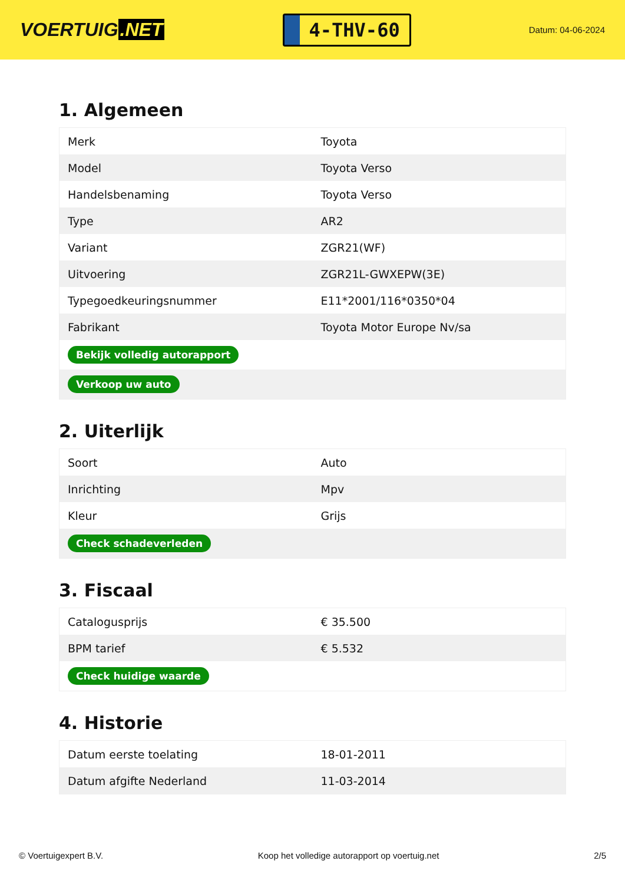VOERTUIG.NET
4-THV-60
Datum: 04-06-2024
1. Algemeen
| Merk | Toyota |
| Model | Toyota Verso |
| Handelsbenaming | Toyota Verso |
| Type | AR2 |
| Variant | ZGR21(WF) |
| Uitvoering | ZGR21L-GWXEPW(3E) |
| Typegoedkeuringsnummer | E11*2001/116*0350*04 |
| Fabrikant | Toyota Motor Europe Nv/sa |
| Bekijk volledig autorapport | |
| Verkoop uw auto | |
2. Uiterlijk
| Soort | Auto |
| Inrichting | Mpv |
| Kleur | Grijs |
| Check schadeverleden | |
3. Fiscaal
| Catalogusprijs | € 35.500 |
| BPM tarief | € 5.532 |
| Check huidige waarde | |
4. Historie
| Datum eerste toelating | 18-01-2011 |
| Datum afgifte Nederland | 11-03-2014 |
© Voertuigexpert B.V. Koop het volledige autorapport op voertuig.net 2/5